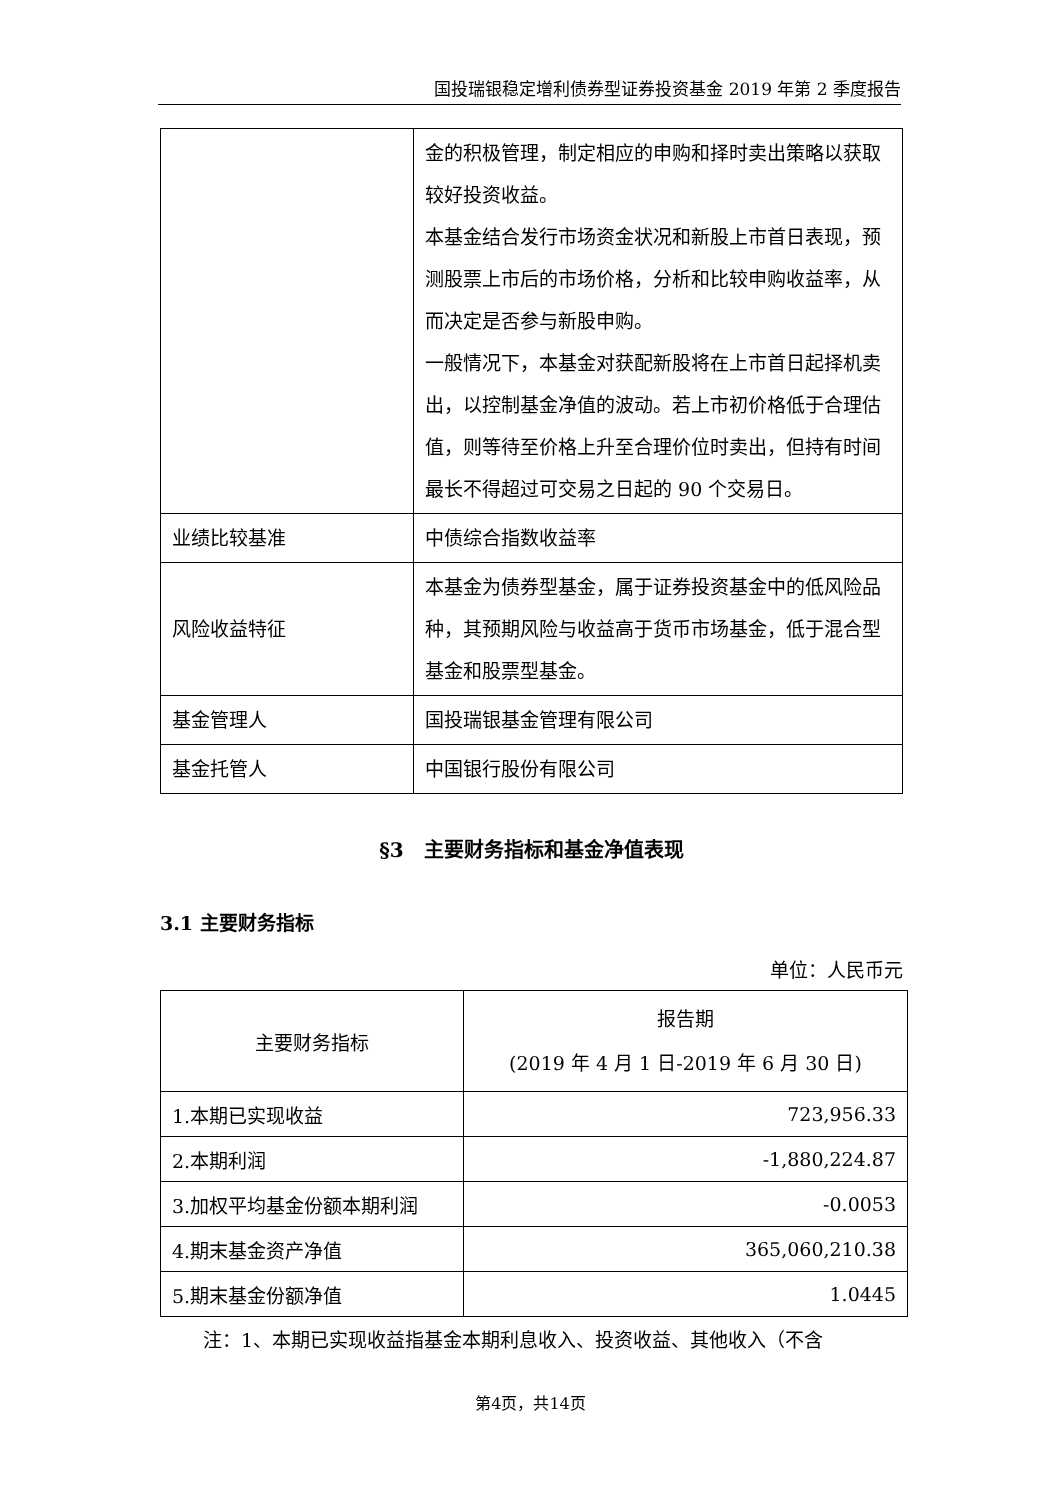国投瑞银稳定增利债券型证券投资基金 2019 年第 2 季度报告
| | 金的积极管理，制定相应的申购和择时卖出策略以获取较好投资收益。 本基金结合发行市场资金状况和新股上市首日表现，预测股票上市后的市场价格，分析和比较申购收益率，从而决定是否参与新股申购。 一般情况下，本基金对获配新股将在上市首日起择机卖出，以控制基金净值的波动。若上市初价格低于合理估值，则等待至价格上升至合理价位时卖出，但持有时间最长不得超过可交易之日起的 90 个交易日。 |
| 业绩比较基准 | 中债综合指数收益率 |
| 风险收益特征 | 本基金为债券型基金，属于证券投资基金中的低风险品种，其预期风险与收益高于货币市场基金，低于混合型基金和股票型基金。 |
| 基金管理人 | 国投瑞银基金管理有限公司 |
| 基金托管人 | 中国银行股份有限公司 |
§3　主要财务指标和基金净值表现
3.1 主要财务指标
单位：人民币元
| 主要财务指标 | 报告期 (2019 年 4 月 1 日-2019 年 6 月 30 日) |
| --- | --- |
| 1.本期已实现收益 | 723,956.33 |
| 2.本期利润 | -1,880,224.87 |
| 3.加权平均基金份额本期利润 | -0.0053 |
| 4.期末基金资产净值 | 365,060,210.38 |
| 5.期末基金份额净值 | 1.0445 |
注：1、本期已实现收益指基金本期利息收入、投资收益、其他收入（不含
第4页，共14页